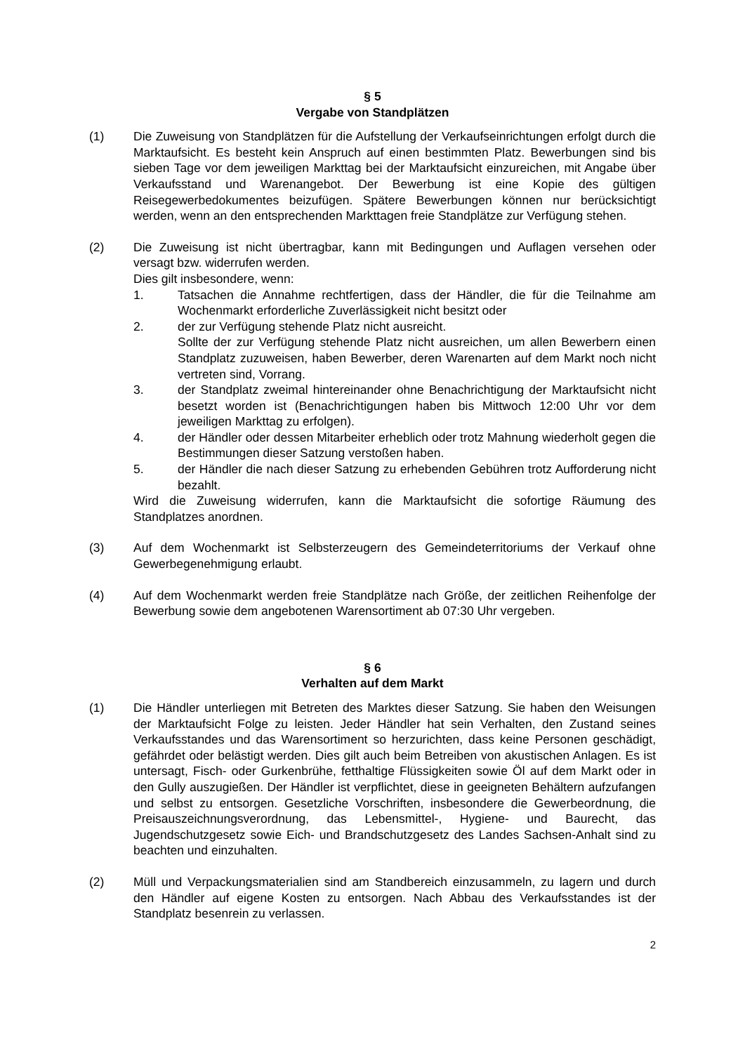§ 5
Vergabe von Standplätzen
(1) Die Zuweisung von Standplätzen für die Aufstellung der Verkaufseinrichtungen erfolgt durch die Marktaufsicht. Es besteht kein Anspruch auf einen bestimmten Platz. Bewerbungen sind bis sieben Tage vor dem jeweiligen Markttag bei der Marktaufsicht einzureichen, mit Angabe über Verkaufsstand und Warenangebot. Der Bewerbung ist eine Kopie des gültigen Reisegewerbedokumentes beizufügen. Spätere Bewerbungen können nur berücksichtigt werden, wenn an den entsprechenden Markttagen freie Standplätze zur Verfügung stehen.
(2) Die Zuweisung ist nicht übertragbar, kann mit Bedingungen und Auflagen versehen oder versagt bzw. widerrufen werden.
Dies gilt insbesondere, wenn:
1. Tatsachen die Annahme rechtfertigen, dass der Händler, die für die Teilnahme am Wochenmarkt erforderliche Zuverlässigkeit nicht besitzt oder
2. der zur Verfügung stehende Platz nicht ausreicht.
Sollte der zur Verfügung stehende Platz nicht ausreichen, um allen Bewerbern einen Standplatz zuzuweisen, haben Bewerber, deren Warenarten auf dem Markt noch nicht vertreten sind, Vorrang.
3. der Standplatz zweimal hintereinander ohne Benachrichtigung der Marktaufsicht nicht besetzt worden ist (Benachrichtigungen haben bis Mittwoch 12:00 Uhr vor dem jeweiligen Markttag zu erfolgen).
4. der Händler oder dessen Mitarbeiter erheblich oder trotz Mahnung wiederholt gegen die Bestimmungen dieser Satzung verstoßen haben.
5. der Händler die nach dieser Satzung zu erhebenden Gebühren trotz Aufforderung nicht bezahlt.
Wird die Zuweisung widerrufen, kann die Marktaufsicht die sofortige Räumung des Standplatzes anordnen.
(3) Auf dem Wochenmarkt ist Selbsterzeugern des Gemeindeterritoriums der Verkauf ohne Gewerbegenehmigung erlaubt.
(4) Auf dem Wochenmarkt werden freie Standplätze nach Größe, der zeitlichen Reihenfolge der Bewerbung sowie dem angebotenen Warensortiment ab 07:30 Uhr vergeben.
§ 6
Verhalten auf dem Markt
(1) Die Händler unterliegen mit Betreten des Marktes dieser Satzung. Sie haben den Weisungen der Marktaufsicht Folge zu leisten. Jeder Händler hat sein Verhalten, den Zustand seines Verkaufsstandes und das Warensortiment so herzurichten, dass keine Personen geschädigt, gefährdet oder belästigt werden. Dies gilt auch beim Betreiben von akustischen Anlagen. Es ist untersagt, Fisch- oder Gurkenbrühe, fetthaltige Flüssigkeiten sowie Öl auf dem Markt oder in den Gully auszugießen. Der Händler ist verpflichtet, diese in geeigneten Behältern aufzufangen und selbst zu entsorgen. Gesetzliche Vorschriften, insbesondere die Gewerbeordnung, die Preisauszeichnungsverordnung, das Lebensmittel-, Hygiene- und Baurecht, das Jugendschutzgesetz sowie Eich- und Brandschutzgesetz des Landes Sachsen-Anhalt sind zu beachten und einzuhalten.
(2) Müll und Verpackungsmaterialien sind am Standbereich einzusammeln, zu lagern und durch den Händler auf eigene Kosten zu entsorgen. Nach Abbau des Verkaufsstandes ist der Standplatz besenrein zu verlassen.
2